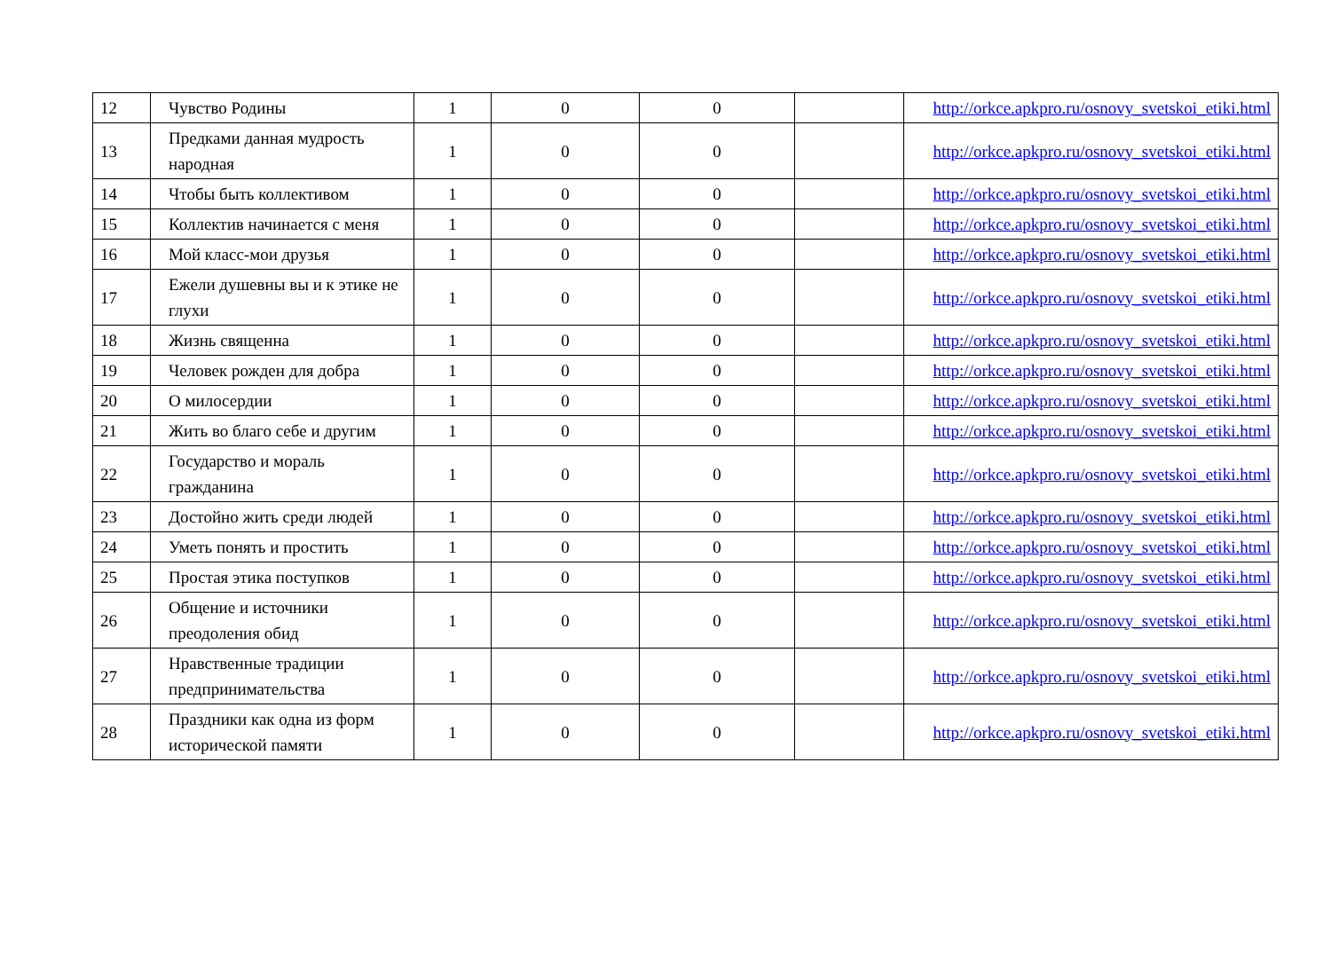| 12 | Чувство Родины | 1 | 0 | 0 | | http://orkce.apkpro.ru/osnovy_svetskoi_etiki.html |
| 13 | Предками данная мудрость народная | 1 | 0 | 0 | | http://orkce.apkpro.ru/osnovy_svetskoi_etiki.html |
| 14 | Чтобы быть коллективом | 1 | 0 | 0 | | http://orkce.apkpro.ru/osnovy_svetskoi_etiki.html |
| 15 | Коллектив начинается с меня | 1 | 0 | 0 | | http://orkce.apkpro.ru/osnovy_svetskoi_etiki.html |
| 16 | Мой класс-мои друзья | 1 | 0 | 0 | | http://orkce.apkpro.ru/osnovy_svetskoi_etiki.html |
| 17 | Ежели душевны вы и к этике не глухи | 1 | 0 | 0 | | http://orkce.apkpro.ru/osnovy_svetskoi_etiki.html |
| 18 | Жизнь священна | 1 | 0 | 0 | | http://orkce.apkpro.ru/osnovy_svetskoi_etiki.html |
| 19 | Человек рожден для добра | 1 | 0 | 0 | | http://orkce.apkpro.ru/osnovy_svetskoi_etiki.html |
| 20 | О милосердии | 1 | 0 | 0 | | http://orkce.apkpro.ru/osnovy_svetskoi_etiki.html |
| 21 | Жить во благо себе и другим | 1 | 0 | 0 | | http://orkce.apkpro.ru/osnovy_svetskoi_etiki.html |
| 22 | Государство и мораль гражданина | 1 | 0 | 0 | | http://orkce.apkpro.ru/osnovy_svetskoi_etiki.html |
| 23 | Достойно жить среди людей | 1 | 0 | 0 | | http://orkce.apkpro.ru/osnovy_svetskoi_etiki.html |
| 24 | Уметь понять и простить | 1 | 0 | 0 | | http://orkce.apkpro.ru/osnovy_svetskoi_etiki.html |
| 25 | Простая этика поступков | 1 | 0 | 0 | | http://orkce.apkpro.ru/osnovy_svetskoi_etiki.html |
| 26 | Общение и источники преодоления обид | 1 | 0 | 0 | | http://orkce.apkpro.ru/osnovy_svetskoi_etiki.html |
| 27 | Нравственные традиции предпринимательства | 1 | 0 | 0 | | http://orkce.apkpro.ru/osnovy_svetskoi_etiki.html |
| 28 | Праздники как одна из форм исторической памяти | 1 | 0 | 0 | | http://orkce.apkpro.ru/osnovy_svetskoi_etiki.html |